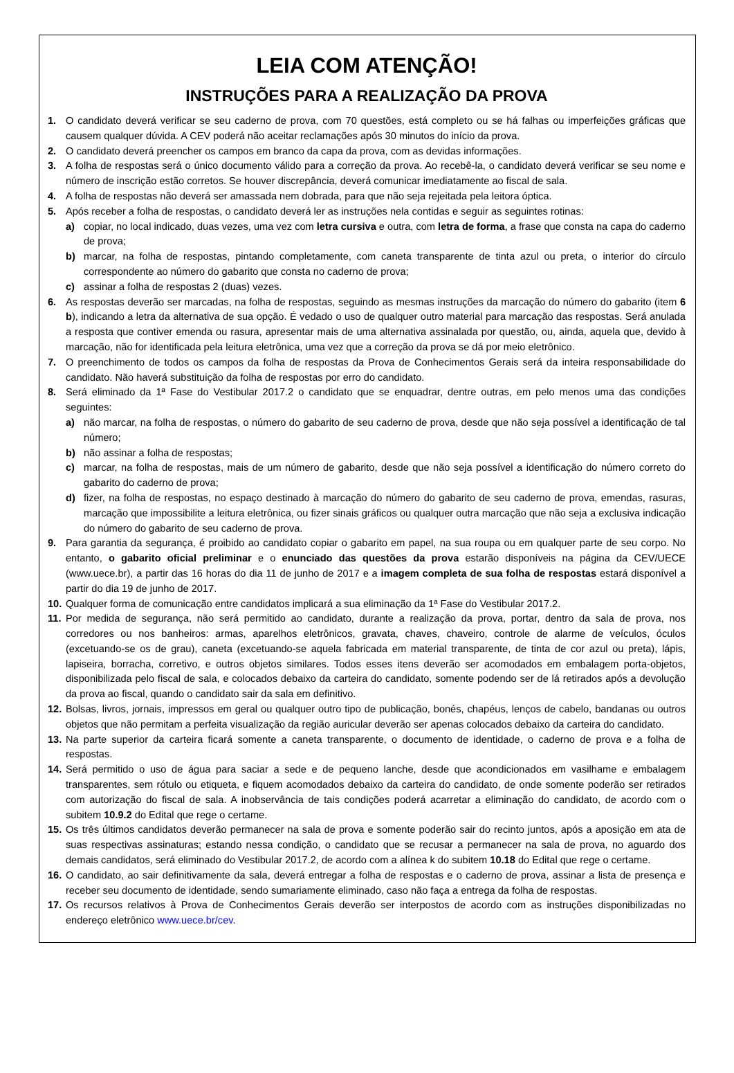LEIA COM ATENÇÃO!
INSTRUÇÕES PARA A REALIZAÇÃO DA PROVA
1. O candidato deverá verificar se seu caderno de prova, com 70 questões, está completo ou se há falhas ou imperfeições gráficas que causem qualquer dúvida. A CEV poderá não aceitar reclamações após 30 minutos do início da prova.
2. O candidato deverá preencher os campos em branco da capa da prova, com as devidas informações.
3. A folha de respostas será o único documento válido para a correção da prova. Ao recebê-la, o candidato deverá verificar se seu nome e número de inscrição estão corretos. Se houver discrepância, deverá comunicar imediatamente ao fiscal de sala.
4. A folha de respostas não deverá ser amassada nem dobrada, para que não seja rejeitada pela leitora óptica.
5. Após receber a folha de respostas, o candidato deverá ler as instruções nela contidas e seguir as seguintes rotinas:
a) copiar, no local indicado, duas vezes, uma vez com letra cursiva e outra, com letra de forma, a frase que consta na capa do caderno de prova;
b) marcar, na folha de respostas, pintando completamente, com caneta transparente de tinta azul ou preta, o interior do círculo correspondente ao número do gabarito que consta no caderno de prova;
c) assinar a folha de respostas 2 (duas) vezes.
6. As respostas deverão ser marcadas, na folha de respostas, seguindo as mesmas instruções da marcação do número do gabarito (item 6 b), indicando a letra da alternativa de sua opção. É vedado o uso de qualquer outro material para marcação das respostas. Será anulada a resposta que contiver emenda ou rasura, apresentar mais de uma alternativa assinalada por questão, ou, ainda, aquela que, devido à marcação, não for identificada pela leitura eletrônica, uma vez que a correção da prova se dá por meio eletrônico.
7. O preenchimento de todos os campos da folha de respostas da Prova de Conhecimentos Gerais será da inteira responsabilidade do candidato. Não haverá substituição da folha de respostas por erro do candidato.
8. Será eliminado da 1ª Fase do Vestibular 2017.2 o candidato que se enquadrar, dentre outras, em pelo menos uma das condições seguintes:
a) não marcar, na folha de respostas, o número do gabarito de seu caderno de prova, desde que não seja possível a identificação de tal número;
b) não assinar a folha de respostas;
c) marcar, na folha de respostas, mais de um número de gabarito, desde que não seja possível a identificação do número correto do gabarito do caderno de prova;
d) fizer, na folha de respostas, no espaço destinado à marcação do número do gabarito de seu caderno de prova, emendas, rasuras, marcação que impossibilite a leitura eletrônica, ou fizer sinais gráficos ou qualquer outra marcação que não seja a exclusiva indicação do número do gabarito de seu caderno de prova.
9. Para garantia da segurança, é proibido ao candidato copiar o gabarito em papel, na sua roupa ou em qualquer parte de seu corpo. No entanto, o gabarito oficial preliminar e o enunciado das questões da prova estarão disponíveis na página da CEV/UECE (www.uece.br), a partir das 16 horas do dia 11 de junho de 2017 e a imagem completa de sua folha de respostas estará disponível a partir do dia 19 de junho de 2017.
10. Qualquer forma de comunicação entre candidatos implicará a sua eliminação da 1ª Fase do Vestibular 2017.2.
11. Por medida de segurança, não será permitido ao candidato, durante a realização da prova, portar, dentro da sala de prova, nos corredores ou nos banheiros: armas, aparelhos eletrônicos, gravata, chaves, chaveiro, controle de alarme de veículos, óculos (excetuando-se os de grau), caneta (excetuando-se aquela fabricada em material transparente, de tinta de cor azul ou preta), lápis, lapiseira, borracha, corretivo, e outros objetos similares. Todos esses itens deverão ser acomodados em embalagem porta-objetos, disponibilizada pelo fiscal de sala, e colocados debaixo da carteira do candidato, somente podendo ser de lá retirados após a devolução da prova ao fiscal, quando o candidato sair da sala em definitivo.
12. Bolsas, livros, jornais, impressos em geral ou qualquer outro tipo de publicação, bonés, chapéus, lenços de cabelo, bandanas ou outros objetos que não permitam a perfeita visualização da região auricular deverão ser apenas colocados debaixo da carteira do candidato.
13. Na parte superior da carteira ficará somente a caneta transparente, o documento de identidade, o caderno de prova e a folha de respostas.
14. Será permitido o uso de água para saciar a sede e de pequeno lanche, desde que acondicionados em vasilhame e embalagem transparentes, sem rótulo ou etiqueta, e fiquem acomodados debaixo da carteira do candidato, de onde somente poderão ser retirados com autorização do fiscal de sala. A inobservância de tais condições poderá acarretar a eliminação do candidato, de acordo com o subitem 10.9.2 do Edital que rege o certame.
15. Os três últimos candidatos deverão permanecer na sala de prova e somente poderão sair do recinto juntos, após a aposição em ata de suas respectivas assinaturas; estando nessa condição, o candidato que se recusar a permanecer na sala de prova, no aguardo dos demais candidatos, será eliminado do Vestibular 2017.2, de acordo com a alínea k do subitem 10.18 do Edital que rege o certame.
16. O candidato, ao sair definitivamente da sala, deverá entregar a folha de respostas e o caderno de prova, assinar a lista de presença e receber seu documento de identidade, sendo sumariamente eliminado, caso não faça a entrega da folha de respostas.
17. Os recursos relativos à Prova de Conhecimentos Gerais deverão ser interpostos de acordo com as instruções disponibilizadas no endereço eletrônico www.uece.br/cev.